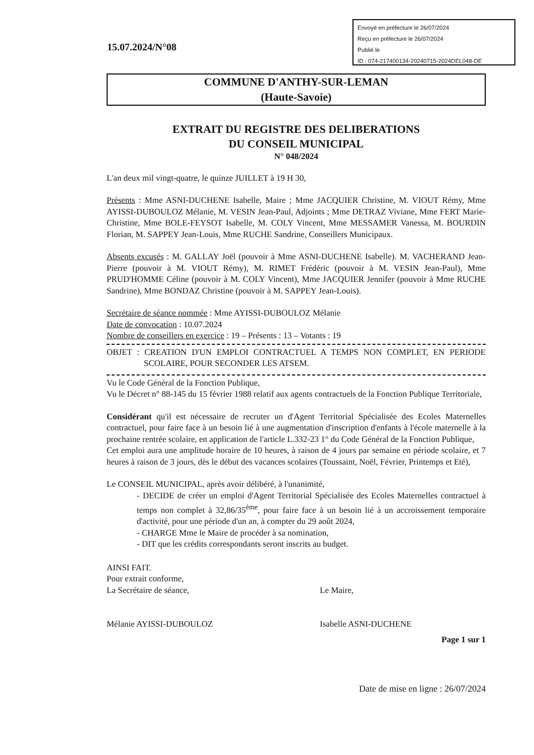Envoyé en préfecture le 26/07/2024
Reçu en préfecture le 26/07/2024
Publié le
ID : 074-217400134-20240715-2024DEL048-DE
15.07.2024/N°08
COMMUNE D'ANTHY-SUR-LEMAN
(Haute-Savoie)
EXTRAIT DU REGISTRE DES DELIBERATIONS
DU CONSEIL MUNICIPAL
N° 048/2024
L'an deux mil vingt-quatre, le quinze JUILLET à 19 H 30,
Présents : Mme ASNI-DUCHENE Isabelle, Maire ; Mme JACQUIER Christine, M. VIOUT Rémy, Mme AYISSI-DUBOULOZ Mélanie, M. VESIN Jean-Paul, Adjoints ; Mme DETRAZ Viviane, Mme FERT Marie-Christine, Mme BOLE-FEYSOT Isabelle, M. COLY Vincent, Mme MESSAMER Vanessa, M. BOURDIN Florian, M. SAPPEY Jean-Louis, Mme RUCHE Sandrine, Conseillers Municipaux.
Absents excusés : M. GALLAY Joël (pouvoir à Mme ASNI-DUCHENE Isabelle). M. VACHERAND Jean-Pierre (pouvoir à M. VIOUT Rémy), M. RIMET Frédéric (pouvoir à M. VESIN Jean-Paul), Mme PRUD'HOMME Céline (pouvoir à M. COLY Vincent), Mme JACQUIER Jennifer (pouvoir à Mme RUCHE Sandrine), Mme BONDAZ Christine (pouvoir à M. SAPPEY Jean-Louis).
Secrétaire de séance nommée : Mme AYISSI-DUBOULOZ Mélanie
Date de convocation : 10.07.2024
Nombre de conseillers en exercice : 19 – Présents : 13 – Votants : 19
OBJET : CREATION D'UN EMPLOI CONTRACTUEL A TEMPS NON COMPLET, EN PERIODE SCOLAIRE, POUR SECONDER LES ATSEM.
Vu le Code Général de la Fonction Publique,
Vu le Décret n° 88-145 du 15 février 1988 relatif aux agents contractuels de la Fonction Publique Territoriale,
Considérant qu'il est nécessaire de recruter un d'Agent Territorial Spécialisée des Ecoles Maternelles contractuel, pour faire face à un besoin lié à une augmentation d'inscription d'enfants à l'école maternelle à la prochaine rentrée scolaire, en application de l'article L.332-23 1° du Code Général de la Fonction Publique,
Cet emploi aura une amplitude horaire de 10 heures, à raison de 4 jours par semaine en période scolaire, et 7 heures à raison de 3 jours, dès le début des vacances scolaires (Toussaint, Noël, Février, Printemps et Eté),
Le CONSEIL MUNICIPAL, après avoir délibéré, à l'unanimité,
- DECIDE de créer un emploi d'Agent Territorial Spécialisée des Ecoles Maternelles contractuel à temps non complet à 32,86/35<sup>ème</sup>, pour faire face à un besoin lié à un accroissement temporaire d'activité, pour une période d'un an, à compter du 29 août 2024,
- CHARGE Mme le Maire de procéder à sa nomination,
- DIT que les crédits correspondants seront inscrits au budget.
AINSI FAIT.
Pour extrait conforme,
La Secrétaire de séance,
Mélanie AYISSI-DUBOULOZ
Le Maire,
Isabelle ASNI-DUCHENE
Page 1 sur 1
Date de mise en ligne : 26/07/2024